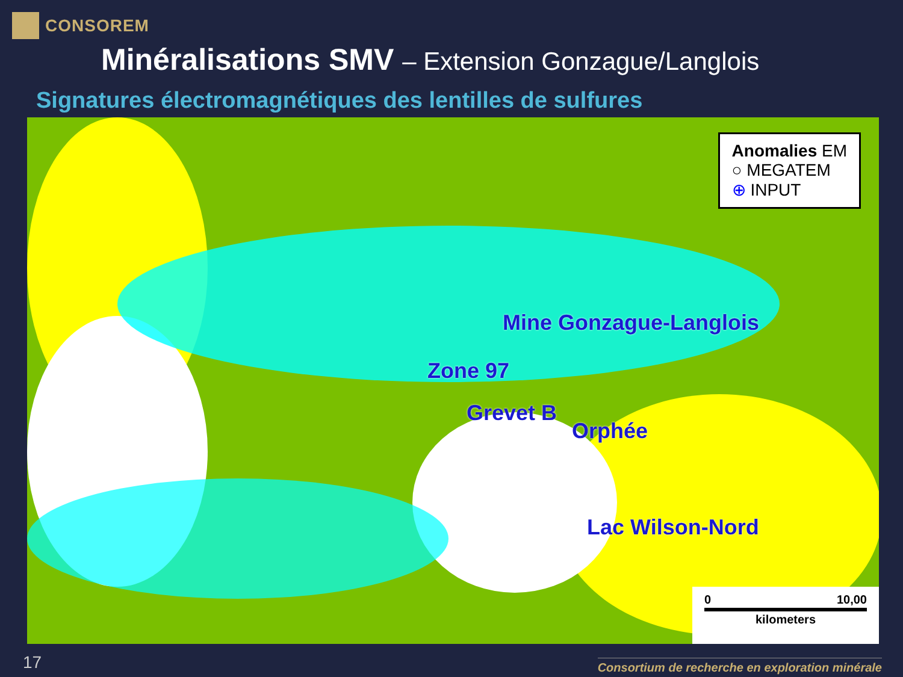CONSOREM
Minéralisations SMV – Extension Gonzague/Langlois
Signatures électromagnétiques des lentilles de sulfures
Mine Gonzague-Langlois
Zone 97
Grevet B
Orphée
Lac Wilson-Nord
Anomalies EM
○ MEGATEM
⊕ INPUT
0 10,00
kilometers
17
Consortium de recherche en exploration minérale